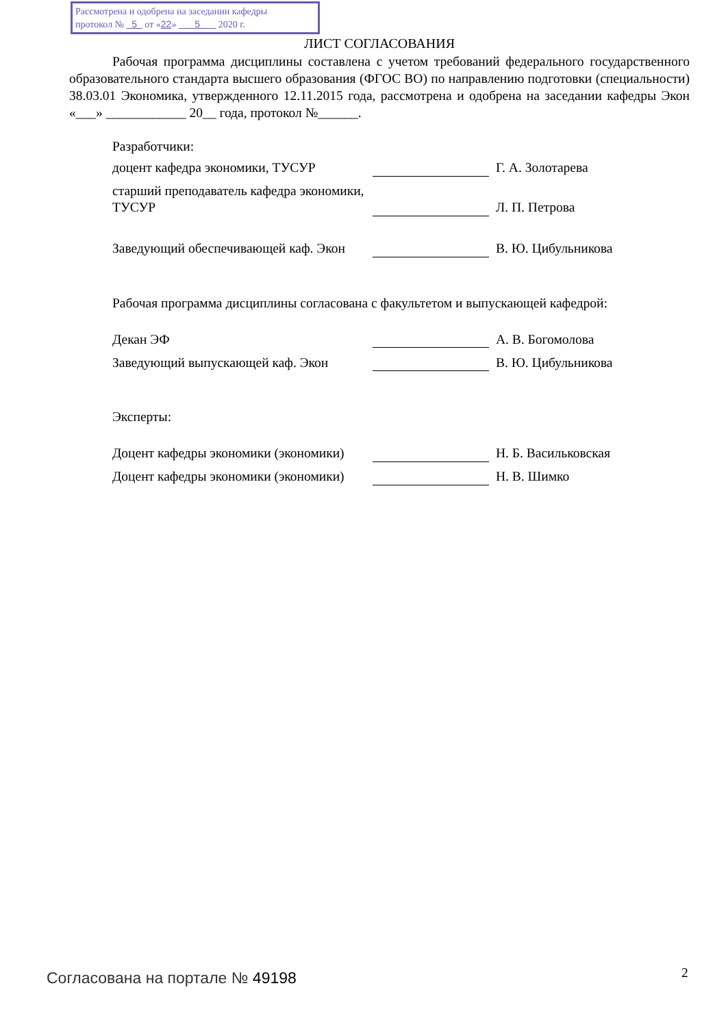Рассмотрена и одобрена на заседании кафедры
протокол № 5 от «22» 5 2020 г.
ЛИСТ СОГЛАСОВАНИЯ
Рабочая программа дисциплины составлена с учетом требований федерального государственного образовательного стандарта высшего образования (ФГОС ВО) по направлению подготовки (специальности) 38.03.01 Экономика, утвержденного 12.11.2015 года, рассмотрена и одобрена на заседании кафедры Экон «___» ____________ 20__ года, протокол №______.
Разработчики:
| доцент кафедра экономики, ТУСУР | | | Г. А. Золотарева |
| старший преподаватель кафедра экономики, ТУСУР | | | Л. П. Петрова |
| Заведующий обеспечивающей каф. Экон | | | В. Ю. Цибульникова |
Рабочая программа дисциплины согласована с факультетом и выпускающей кафедрой:
| Декан ЭФ | | | А. В. Богомолова |
| Заведующий выпускающей каф. Экон | | | В. Ю. Цибульникова |
Эксперты:
| Доцент кафедры экономики (экономики) | | | Н. Б. Васильковская |
| Доцент кафедры экономики (экономики) | | | Н. В. Шимко |
Согласована на портале № 49198 2